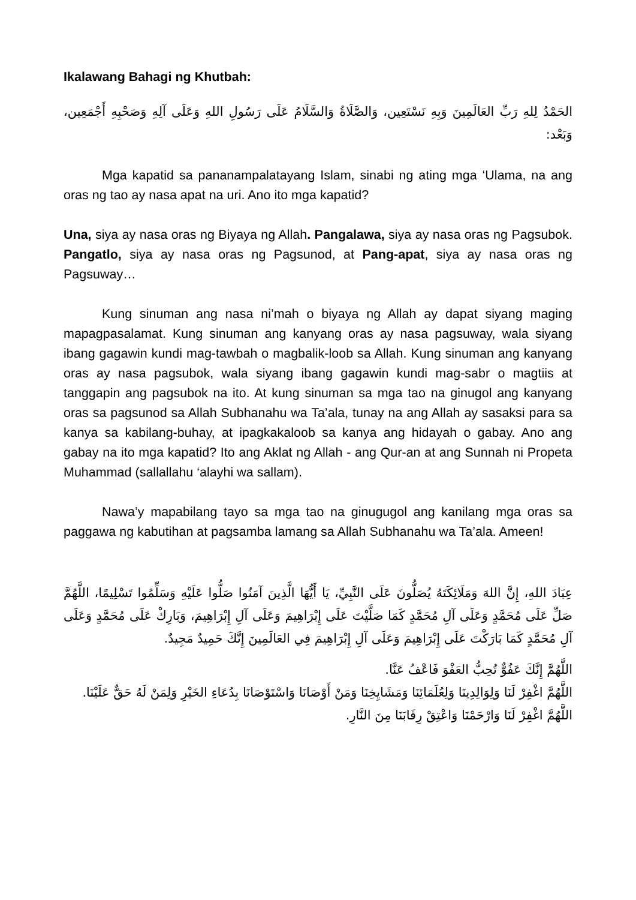Ikalawang Bahagi ng Khutbah:
الحَمْدُ لِلهِ رَبِّ العَالَمِينَ وَبِهِ نَسْتَعِين، وَالصَّلَاةُ وَالسَّلَامُ عَلَى رَسُولِ اللهِ وَعَلَى آلِهِ وَصَحْبِهِ أَجْمَعِين، وَبَعْد:
Mga kapatid sa pananampalatayang Islam, sinabi ng ating mga ‘Ulama, na ang oras ng tao ay nasa apat na uri. Ano ito mga kapatid?
Una, siya ay nasa oras ng Biyaya ng Allah. Pangalawa, siya ay nasa oras ng Pagsubok. Pangatlo, siya ay nasa oras ng Pagsunod, at Pang-apat, siya ay nasa oras ng Pagsuway…
Kung sinuman ang nasa ni’mah o biyaya ng Allah ay dapat siyang maging mapagpasalamat. Kung sinuman ang kanyang oras ay nasa pagsuway, wala siyang ibang gagawin kundi mag-tawbah o magbalik-loob sa Allah. Kung sinuman ang kanyang oras ay nasa pagsubok, wala siyang ibang gagawin kundi mag-sabr o magtiis at tanggapin ang pagsubok na ito. At kung sinuman sa mga tao na ginugol ang kanyang oras sa pagsunod sa Allah Subhanahu wa Ta’ala, tunay na ang Allah ay sasaksi para sa kanya sa kabilang-buhay, at ipagkakaloob sa kanya ang hidayah o gabay. Ano ang gabay na ito mga kapatid? Ito ang Aklat ng Allah - ang Qur-an at ang Sunnah ni Propeta Muhammad (sallallahu ‘alayhi wa sallam).
Nawa’y mapabilang tayo sa mga tao na ginugugol ang kanilang mga oras sa paggawa ng kabutihan at pagsamba lamang sa Allah Subhanahu wa Ta’ala. Ameen!
عِبَادَ اللهِ، إِنَّ اللهَ وَمَلَائِكَتَهُ يُصَلُّونَ عَلَى النَّبِيِّ، يَا أَيُّهَا الَّذِينَ آمَنُوا صَلُّوا عَلَيْهِ وَسَلِّمُوا تَسْلِيمًا، اللَّهُمَّ صَلِّ عَلَى مُحَمَّدٍ وَعَلَى آلِ مُحَمَّدٍ كَمَا صَلَّيْتَ عَلَى إِبْرَاهِيمَ وَعَلَى آلِ إِبْرَاهِيمَ، وَبَارِكْ عَلَى مُحَمَّدٍ وَعَلَى آلِ مُحَمَّدٍ كَمَا بَارَكْتَ عَلَى إِبْرَاهِيمَ وَعَلَى آلِ إِبْرَاهِيمَ فِي العَالَمِينَ إِنَّكَ حَمِيدٌ مَجِيدٌ.
اللَّهُمَّ إِنَّكَ عَفُوٌّ تُحِبُّ العَفْوَ فَاعْفُ عَنَّا.
اللَّهُمَّ اغْفِرْ لَنَا وَلِوَالِدِينَا وَلِعُلَمَائِنَا وَمَشَايِخِنَا وَمَنْ أَوْصَانَا وَاسْتَوْصَانَا بِدُعَاءِ الخَيْرِ وَلِمَنْ لَهُ حَقٌّ عَلَيْنَا.
اللَّهُمَّ اغْفِرْ لَنَا وَارْحَمْنَا وَاعْتِقْ رِقَابَنَا مِنَ النَّارِ.